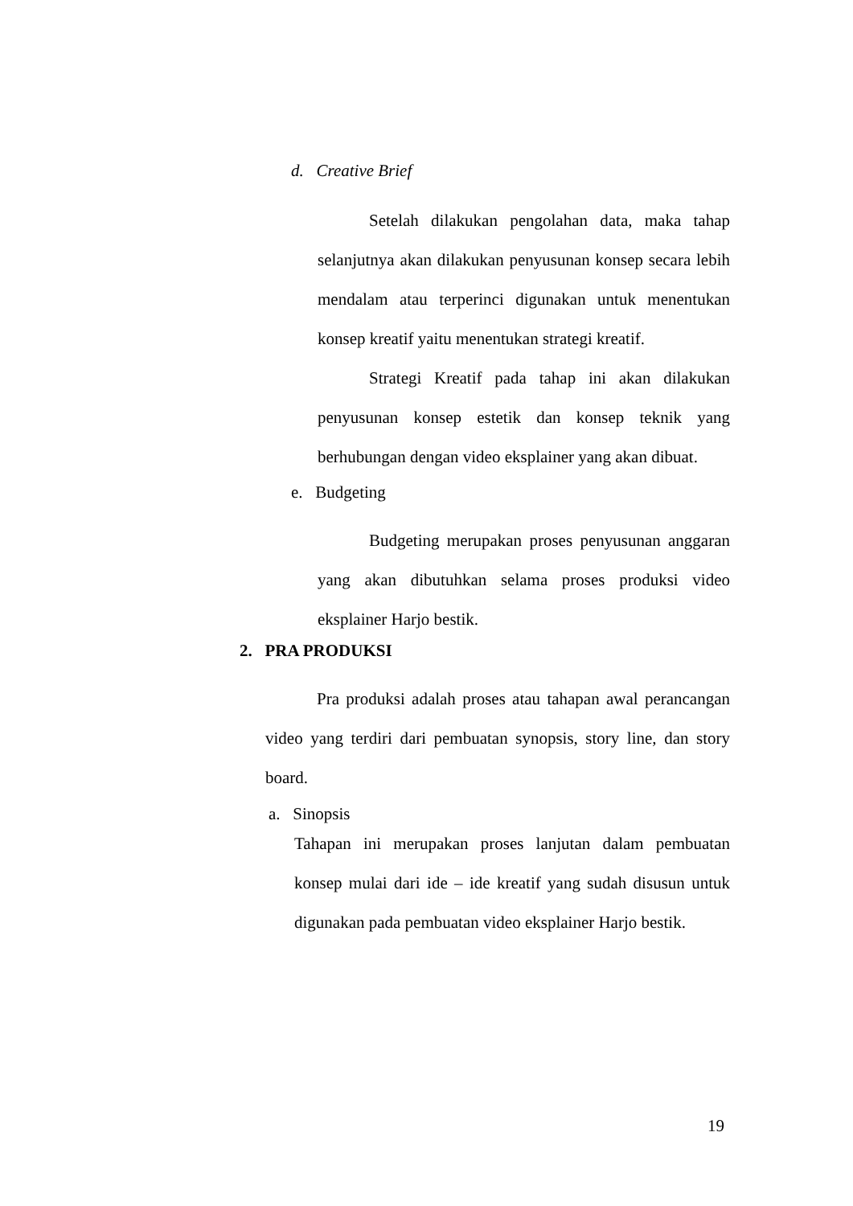d. Creative Brief
Setelah dilakukan pengolahan data, maka tahap selanjutnya akan dilakukan penyusunan konsep secara lebih mendalam atau terperinci digunakan untuk menentukan konsep kreatif yaitu menentukan strategi kreatif.
Strategi Kreatif pada tahap ini akan dilakukan penyusunan konsep estetik dan konsep teknik yang berhubungan dengan video eksplainer yang akan dibuat.
e. Budgeting
Budgeting merupakan proses penyusunan anggaran yang akan dibutuhkan selama proses produksi video eksplainer Harjo bestik.
2. PRA PRODUKSI
Pra produksi adalah proses atau tahapan awal perancangan video yang terdiri dari pembuatan synopsis, story line, dan story board.
a. Sinopsis
Tahapan ini merupakan proses lanjutan dalam pembuatan konsep mulai dari ide – ide kreatif yang sudah disusun untuk digunakan pada pembuatan video eksplainer Harjo bestik.
19